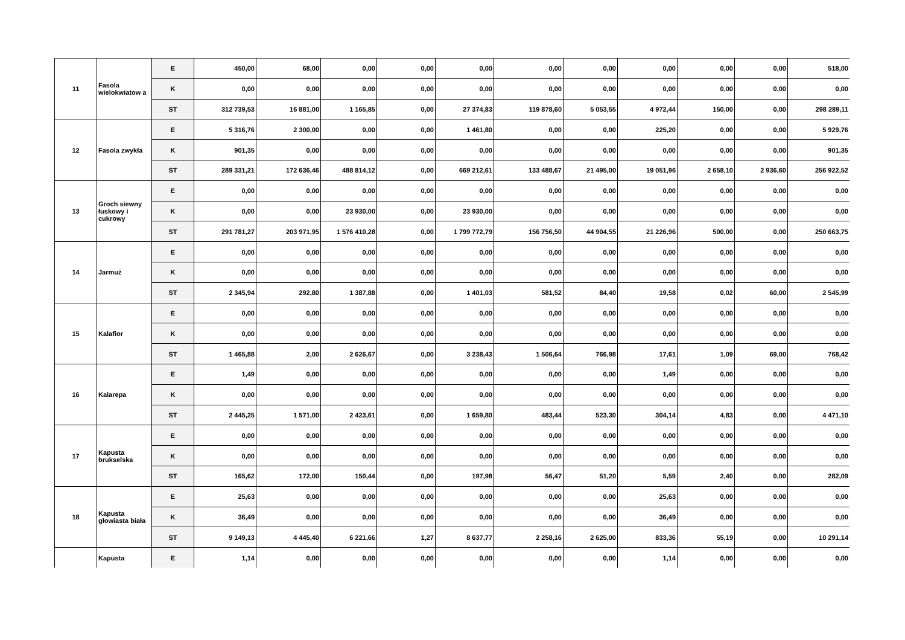| 11 | Fasola wielokwiatow a | E | 450,00 | 68,00 | 0,00 | 0,00 | 0,00 | 0,00 | 0,00 | 0,00 | 0,00 | 0,00 | 518,00 |
| | | K | 0,00 | 0,00 | 0,00 | 0,00 | 0,00 | 0,00 | 0,00 | 0,00 | 0,00 | 0,00 | 0,00 |
| | | ST | 312 739,53 | 16 881,00 | 1 165,85 | 0,00 | 27 374,83 | 119 878,60 | 5 053,55 | 4 972,44 | 150,00 | 0,00 | 298 289,11 |
| 12 | Fasola zwykła | E | 5 316,76 | 2 300,00 | 0,00 | 0,00 | 1 461,80 | 0,00 | 0,00 | 225,20 | 0,00 | 0,00 | 5 929,76 |
| | | K | 901,35 | 0,00 | 0,00 | 0,00 | 0,00 | 0,00 | 0,00 | 0,00 | 0,00 | 0,00 | 901,35 |
| | | ST | 289 331,21 | 172 636,46 | 488 814,12 | 0,00 | 669 212,61 | 133 488,67 | 21 495,00 | 19 051,96 | 2 658,10 | 2 936,60 | 256 922,52 |
| 13 | Groch siewny łuskowy i cukrowy | E | 0,00 | 0,00 | 0,00 | 0,00 | 0,00 | 0,00 | 0,00 | 0,00 | 0,00 | 0,00 | 0,00 |
| | | K | 0,00 | 0,00 | 23 930,00 | 0,00 | 23 930,00 | 0,00 | 0,00 | 0,00 | 0,00 | 0,00 | 0,00 |
| | | ST | 291 781,27 | 203 971,95 | 1 576 410,28 | 0,00 | 1 799 772,79 | 156 756,50 | 44 904,55 | 21 226,96 | 500,00 | 0,00 | 250 663,75 |
| 14 | Jarmuż | E | 0,00 | 0,00 | 0,00 | 0,00 | 0,00 | 0,00 | 0,00 | 0,00 | 0,00 | 0,00 | 0,00 |
| | | K | 0,00 | 0,00 | 0,00 | 0,00 | 0,00 | 0,00 | 0,00 | 0,00 | 0,00 | 0,00 | 0,00 |
| | | ST | 2 345,94 | 292,80 | 1 387,88 | 0,00 | 1 401,03 | 581,52 | 84,40 | 19,58 | 0,02 | 60,00 | 2 545,99 |
| 15 | Kalafior | E | 0,00 | 0,00 | 0,00 | 0,00 | 0,00 | 0,00 | 0,00 | 0,00 | 0,00 | 0,00 | 0,00 |
| | | K | 0,00 | 0,00 | 0,00 | 0,00 | 0,00 | 0,00 | 0,00 | 0,00 | 0,00 | 0,00 | 0,00 |
| | | ST | 1 465,88 | 2,00 | 2 626,67 | 0,00 | 3 238,43 | 1 506,64 | 766,98 | 17,61 | 1,09 | 69,00 | 768,42 |
| 16 | Kalarepa | E | 1,49 | 0,00 | 0,00 | 0,00 | 0,00 | 0,00 | 0,00 | 1,49 | 0,00 | 0,00 | 0,00 |
| | | K | 0,00 | 0,00 | 0,00 | 0,00 | 0,00 | 0,00 | 0,00 | 0,00 | 0,00 | 0,00 | 0,00 |
| | | ST | 2 445,25 | 1 571,00 | 2 423,61 | 0,00 | 1 659,80 | 483,44 | 523,30 | 304,14 | 4,83 | 0,00 | 4 471,10 |
| 17 | Kapusta brukselska | E | 0,00 | 0,00 | 0,00 | 0,00 | 0,00 | 0,00 | 0,00 | 0,00 | 0,00 | 0,00 | 0,00 |
| | | K | 0,00 | 0,00 | 0,00 | 0,00 | 0,00 | 0,00 | 0,00 | 0,00 | 0,00 | 0,00 | 0,00 |
| | | ST | 165,62 | 172,00 | 150,44 | 0,00 | 197,98 | 56,47 | 51,20 | 5,59 | 2,40 | 0,00 | 282,09 |
| 18 | Kapusta głowiasta biała | E | 25,63 | 0,00 | 0,00 | 0,00 | 0,00 | 0,00 | 0,00 | 25,63 | 0,00 | 0,00 | 0,00 |
| | | K | 36,49 | 0,00 | 0,00 | 0,00 | 0,00 | 0,00 | 0,00 | 36,49 | 0,00 | 0,00 | 0,00 |
| | | ST | 9 149,13 | 4 445,40 | 6 221,66 | 1,27 | 8 637,77 | 2 258,16 | 2 625,00 | 833,36 | 55,19 | 0,00 | 10 291,14 |
| | Kapusta | E | 1,14 | 0,00 | 0,00 | 0,00 | 0,00 | 0,00 | 0,00 | 1,14 | 0,00 | 0,00 | 0,00 |